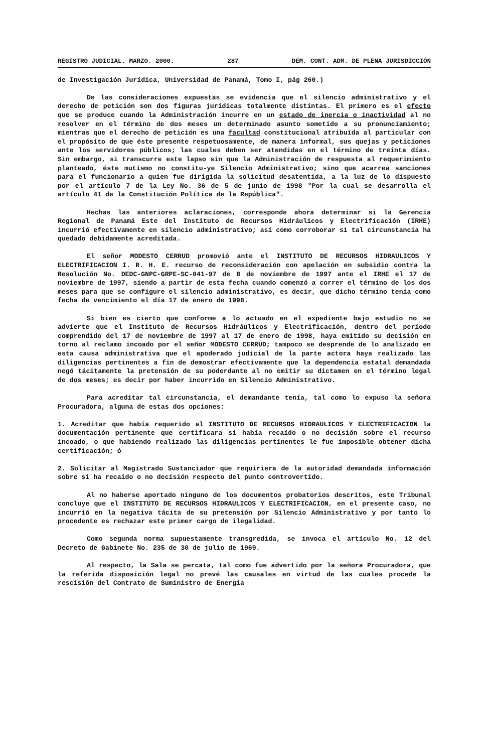REGISTRO JUDICIAL. MARZO. 2000. 287 DEM. CONT. ADM. DE PLENA JURISDICCIÓN
de Investigación Jurídica, Universidad de Panamá, Tomo I, pág 260.)
De las consideraciones expuestas se evidencia que el silencio administrativo y el derecho de petición son dos figuras jurídicas totalmente distintas. El primero es el efecto que se produce cuando la Administración incurre en un estado de inercia o inactividad al no resolver en el término de dos meses un determinado asunto sometido a su pronunciamiento; mientras que el derecho de petición es una facultad constitucional atribuida al particular con el propósito de que éste presente respetuosamente, de manera informal, sus quejas y peticiones ante los servidores públicos; las cuales deben ser atendidas en el término de treinta días. Sin embargo, si transcurre este lapso sin que la Administración de respuesta al requerimiento planteado, éste mutismo no constitu-ye Silencio Administrativo; sino que acarrea sanciones para el funcionario a quien fue dirigida la solicitud desatentida, a la luz de lo dispuesto por el artículo 7 de la Ley No. 36 de 5 de junio de 1998 "Por la cual se desarrolla el artículo 41 de la Constitución Política de la República".
Hechas las anteriores aclaraciones, corresponde ahora determinar si la Gerencia Regional de Panamá Este del Instituto de Recursos Hidráulicos y Electrificación (IRHE) incurrió efectivamente en silencio administrativo; así como corroborar si tal circunstancia ha quedado debidamente acreditada.
El señor MODESTO CERRUD promovió ante el INSTITUTO DE RECURSOS HIDRAULICOS Y ELECTRIFICACION I. R. H. E. recurso de reconsideración con apelación en subsidio contra la Resolución No. DEDC-GNPC-GRPE-SC-041-97 de 8 de noviembre de 1997 ante el IRHE el 17 de noviembre de 1997, siendo a partir de esta fecha cuando comenzó a correr el término de los dos meses para que se configure el silencio administrativo, es decir, que dicho término tenía como fecha de vencimiento el día 17 de enero de 1998.
Si bien es cierto que conforme a lo actuado en el expediente bajo estudio no se advierte que el Instituto de Recursos Hidráulicos y Electrificación, dentro del período comprendido del 17 de noviembre de 1997 al 17 de enero de 1998, haya emitido su decisión en torno al reclamo incoado por el señor MODESTO CERRUD; tampoco se desprende de lo analizado en esta causa administrativa que el apoderado judicial de la parte actora haya realizado las diligencias pertinentes a fin de demostrar efectivamente que la dependencia estatal demandada negó tácitamente la pretensión de su poderdante al no emitir su dictamen en el término legal de dos meses; es decir por haber incurrido en Silencio Administrativo.
Para acreditar tal circunstancia, el demandante tenía, tal como lo expuso la señora Procuradora, alguna de estas dos opciones:
1. Acreditar que había requerido al INSTITUTO DE RECURSOS HIDRAULICOS Y ELECTRIFICACION la documentación pertinente que certificara si había recaído o no decisión sobre el recurso incoado, o que habiendo realizado las diligencias pertinentes le fue imposible obtener dicha certificación; ó
2. Solicitar al Magistrado Sustanciador que requiriera de la autoridad demandada información sobre si ha recaído o no decisión respecto del punto controvertido.
Al no haberse aportado ninguno de los documentos probatorios descritos, este Tribunal concluye que el INSTITUTO DE RECURSOS HIDRAULICOS Y ELECTRIFICACION, en el presente caso, no incurrió en la negativa tácita de su pretensión por Silencio Administrativo y por tanto lo procedente es rechazar este primer cargo de ilegalidad.
Como segunda norma supuestamente transgredida, se invoca el artículo No. 12 del Decreto de Gabinete No. 235 de 30 de julio de 1969.
Al respecto, la Sala se percata, tal como fue advertido por la señora Procuradora, que la referida disposición legal no prevé las causales en virtud de las cuales procede la rescisión del Contrato de Suministro de Energía